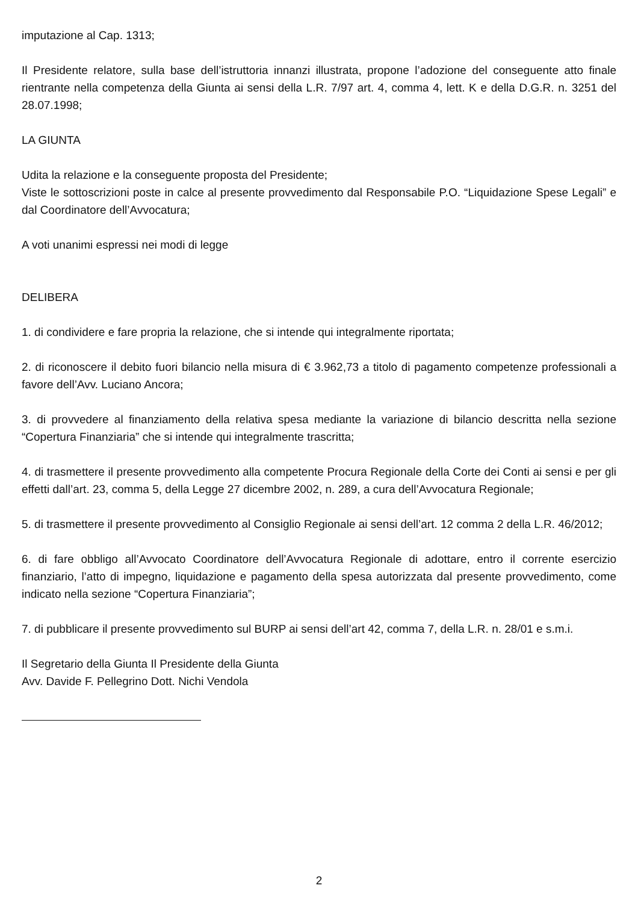imputazione al Cap. 1313;
Il Presidente relatore, sulla base dell’istruttoria innanzi illustrata, propone l’adozione del conseguente atto finale rientrante nella competenza della Giunta ai sensi della L.R. 7/97 art. 4, comma 4, lett. K e della D.G.R. n. 3251 del 28.07.1998;
LA GIUNTA
Udita la relazione e la conseguente proposta del Presidente;
Viste le sottoscrizioni poste in calce al presente provvedimento dal Responsabile P.O. “Liquidazione Spese Legali” e dal Coordinatore dell’Avvocatura;
A voti unanimi espressi nei modi di legge
DELIBERA
1. di condividere e fare propria la relazione, che si intende qui integralmente riportata;
2. di riconoscere il debito fuori bilancio nella misura di € 3.962,73 a titolo di pagamento competenze professionali a favore dell’Avv. Luciano Ancora;
3. di provvedere al finanziamento della relativa spesa mediante la variazione di bilancio descritta nella sezione “Copertura Finanziaria” che si intende qui integralmente trascritta;
4. di trasmettere il presente provvedimento alla competente Procura Regionale della Corte dei Conti ai sensi e per gli effetti dall’art. 23, comma 5, della Legge 27 dicembre 2002, n. 289, a cura dell’Avvocatura Regionale;
5. di trasmettere il presente provvedimento al Consiglio Regionale ai sensi dell’art. 12 comma 2 della L.R. 46/2012;
6. di fare obbligo all’Avvocato Coordinatore dell’Avvocatura Regionale di adottare, entro il corrente esercizio finanziario, l’atto di impegno, liquidazione e pagamento della spesa autorizzata dal presente provvedimento, come indicato nella sezione “Copertura Finanziaria”;
7. di pubblicare il presente provvedimento sul BURP ai sensi dell’art 42, comma 7, della L.R. n. 28/01 e s.m.i.
Il Segretario della Giunta Il Presidente della Giunta
Avv. Davide F. Pellegrino Dott. Nichi Vendola
2